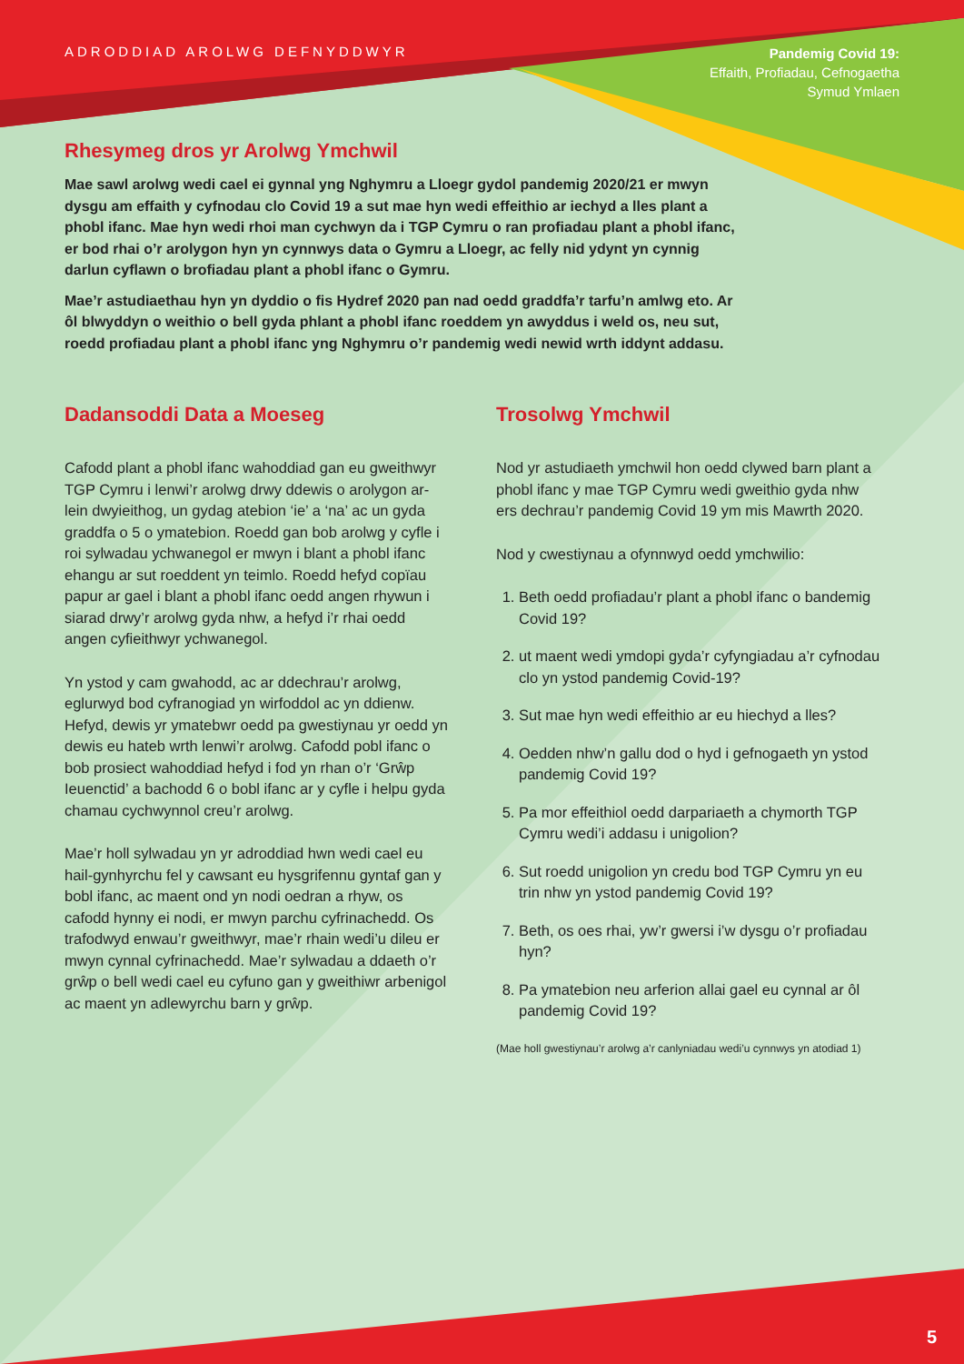ADRODDIAD AROLWG DEFNYDDWYR
Pandemig Covid 19:
Effaith, Profiadau, Cefnogaetha
Symud Ymlaen
Rhesymeg dros yr Arolwg Ymchwil
Mae sawl arolwg wedi cael ei gynnal yng Nghymru a Lloegr gydol pandemig 2020/21 er mwyn dysgu am effaith y cyfnodau clo Covid 19 a sut mae hyn wedi effeithio ar iechyd a lles plant a phobl ifanc. Mae hyn wedi rhoi man cychwyn da i TGP Cymru o ran profiadau plant a phobl ifanc, er bod rhai o’r arolygon hyn yn cynnwys data o Gymru a Lloegr, ac felly nid ydynt yn cynnig darlun cyflawn o brofiadau plant a phobl ifanc o Gymru.
Mae’r astudiaethau hyn yn dyddio o fis Hydref 2020 pan nad oedd graddfa’r tarfu’n amlwg eto. Ar ôl blwyddyn o weithio o bell gyda phlant a phobl ifanc roeddem yn awyddus i weld os, neu sut, roedd profiadau plant a phobl ifanc yng Nghymru o’r pandemig wedi newid wrth iddynt addasu.
Dadansoddi Data a Moeseg
Cafodd plant a phobl ifanc wahoddiad gan eu gweithwyr TGP Cymru i lenwi’r arolwg drwy ddewis o arolygon ar-lein dwyieithog, un gydag atebion ‘ie’ a ‘na’ ac un gyda graddfa o 5 o ymatebion. Roedd gan bob arolwg y cyfle i roi sylwadau ychwanegol er mwyn i blant a phobl ifanc ehangu ar sut roeddent yn teimlo. Roedd hefyd copïau papur ar gael i blant a phobl ifanc oedd angen rhywun i siarad drwy’r arolwg gyda nhw, a hefyd i’r rhai oedd angen cyfieithwyr ychwanegol.
Yn ystod y cam gwahodd, ac ar ddechrau’r arolwg, eglurwyd bod cyfranogiad yn wirfoddol ac yn ddienw. Hefyd, dewis yr ymatebwr oedd pa gwestiynau yr oedd yn dewis eu hateb wrth lenwi’r arolwg. Cafodd pobl ifanc o bob prosiect wahoddiad hefyd i fod yn rhan o’r ‘Grŵp Ieuenctid’ a bachodd 6 o bobl ifanc ar y cyfle i helpu gyda chamau cychwynnol creu’r arolwg.
Mae’r holl sylwadau yn yr adroddiad hwn wedi cael eu hail-gynhyrchu fel y cawsant eu hysgrifennu gyntaf gan y bobl ifanc, ac maent ond yn nodi oedran a rhyw, os cafodd hynny ei nodi, er mwyn parchu cyfrinachedd. Os trafodwyd enwau’r gweithwyr, mae’r rhain wedi’u dileu er mwyn cynnal cyfrinachedd. Mae’r sylwadau a ddaeth o’r grŵp o bell wedi cael eu cyfuno gan y gweithiwr arbenigol ac maent yn adlewyrchu barn y grŵp.
Trosolwg Ymchwil
Nod yr astudiaeth ymchwil hon oedd clywed barn plant a phobl ifanc y mae TGP Cymru wedi gweithio gyda nhw ers dechrau’r pandemig Covid 19 ym mis Mawrth 2020.
Nod y cwestiynau a ofynnwyd oedd ymchwilio:
1. Beth oedd profiadau’r plant a phobl ifanc o bandemig Covid 19?
2. ut maent wedi ymdopi gyda’r cyfyngiadau a’r cyfnodau clo yn ystod pandemig Covid-19?
3. Sut mae hyn wedi effeithio ar eu hiechyd a lles?
4. Oedden nhw’n gallu dod o hyd i gefnogaeth yn ystod pandemig Covid 19?
5. Pa mor effeithiol oedd darpariaeth a chymorth TGP Cymru wedi’i addasu i unigolion?
6. Sut roedd unigolion yn credu bod TGP Cymru yn eu trin nhw yn ystod pandemig Covid 19?
7. Beth, os oes rhai, yw’r gwersi i’w dysgu o’r profiadau hyn?
8. Pa ymatebion neu arferion allai gael eu cynnal ar ôl pandemig Covid 19?
(Mae holl gwestiynau’r arolwg a’r canlyniadau wedi’u cynnwys yn atodiad 1)
5